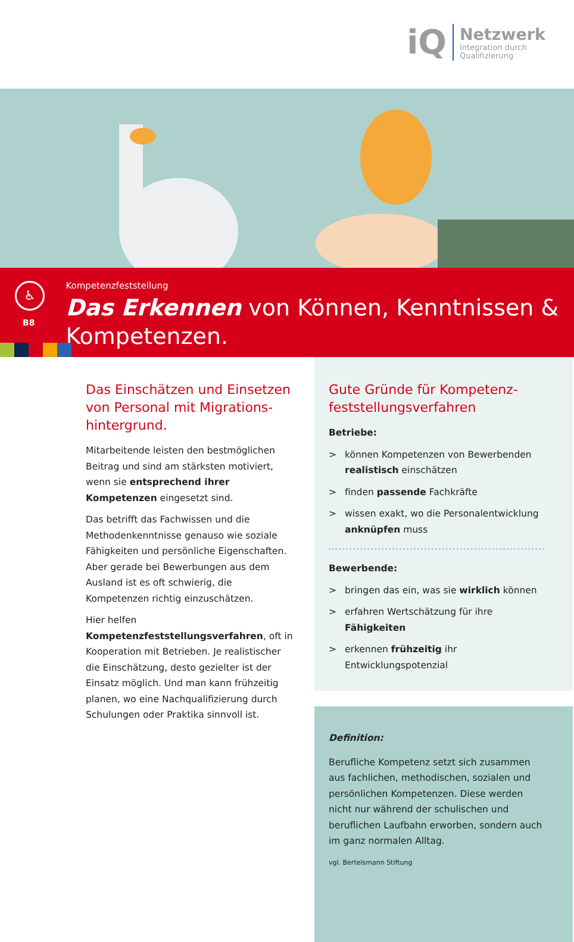iQ
Netzwerk
Integration durch
Qualifizierung
♿
B8
Kompetenzfeststellung
Das Erkennen von Können, Kenntnissen & Kompetenzen.
Das Einschätzen und Einsetzen von Personal mit Migrations­hintergrund.
Mitarbeitende leisten den bestmöglichen Beitrag und sind am stärksten motiviert, wenn sie entsprechend ihrer Kompetenzen eingesetzt sind.
Das betrifft das Fachwissen und die Methoden­kenntnisse genauso wie soziale Fähigkeiten und persönliche Eigenschaften. Aber gerade bei Bewerbungen aus dem Ausland ist es oft schwierig, die Kompetenzen richtig einzuschät­zen.
Hier helfen Kompetenzfeststellungsverfahren, oft in Kooperation mit Betrieben. Je realistischer die Einschätzung, desto gezielter ist der Einsatz möglich. Und man kann frühzeitig planen, wo eine Nachqualifizierung durch Schulungen oder Praktika sinnvoll ist.
Gute Gründe für Kompetenz­feststellungsverfahren
Betriebe:
> können Kompetenzen von Bewerbenden realistisch einschätzen
> finden passende Fachkräfte
> wissen exakt, wo die Personalentwicklung anknüpfen muss
Bewerbende:
> bringen das ein, was sie wirklich können
> erfahren Wertschätzung für ihre Fähigkeiten
> erkennen frühzeitig ihr Entwicklungspotenzial
Definition:
Berufliche Kompetenz setzt sich zusammen aus fachlichen, methodischen, sozialen und persönlichen Kompetenzen. Diese werden nicht nur während der schulischen und beruflichen Laufbahn erworben, sondern auch im ganz normalen Alltag.
vgl. Bertelsmann Stiftung